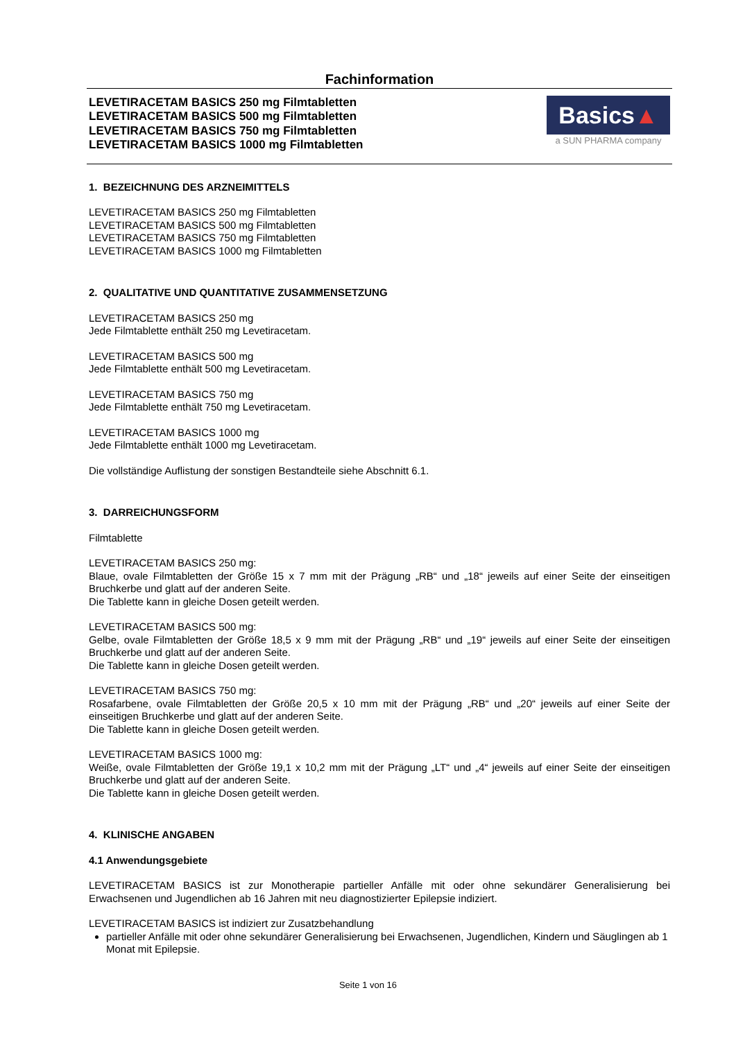Fachinformation
LEVETIRACETAM BASICS 250 mg Filmtabletten
LEVETIRACETAM BASICS 500 mg Filmtabletten
LEVETIRACETAM BASICS 750 mg Filmtabletten
LEVETIRACETAM BASICS 1000 mg Filmtabletten
Basics▲
a SUN PHARMA company
1. BEZEICHNUNG DES ARZNEIMITTELS
LEVETIRACETAM BASICS 250 mg Filmtabletten
LEVETIRACETAM BASICS 500 mg Filmtabletten
LEVETIRACETAM BASICS 750 mg Filmtabletten
LEVETIRACETAM BASICS 1000 mg Filmtabletten
2. QUALITATIVE UND QUANTITATIVE ZUSAMMENSETZUNG
LEVETIRACETAM BASICS 250 mg
Jede Filmtablette enthält 250 mg Levetiracetam.
LEVETIRACETAM BASICS 500 mg
Jede Filmtablette enthält 500 mg Levetiracetam.
LEVETIRACETAM BASICS 750 mg
Jede Filmtablette enthält 750 mg Levetiracetam.
LEVETIRACETAM BASICS 1000 mg
Jede Filmtablette enthält 1000 mg Levetiracetam.
Die vollständige Auflistung der sonstigen Bestandteile siehe Abschnitt 6.1.
3. DARREICHUNGSFORM
Filmtablette
LEVETIRACETAM BASICS 250 mg:
Blaue, ovale Filmtabletten der Größe 15 x 7 mm mit der Prägung „RB“ und „18“ jeweils auf einer Seite der einseitigen Bruchkerbe und glatt auf der anderen Seite.
Die Tablette kann in gleiche Dosen geteilt werden.
LEVETIRACETAM BASICS 500 mg:
Gelbe, ovale Filmtabletten der Größe 18,5 x 9 mm mit der Prägung „RB“ und „19“ jeweils auf einer Seite der einseitigen Bruchkerbe und glatt auf der anderen Seite.
Die Tablette kann in gleiche Dosen geteilt werden.
LEVETIRACETAM BASICS 750 mg:
Rosafarbene, ovale Filmtabletten der Größe 20,5 x 10 mm mit der Prägung „RB“ und „20“ jeweils auf einer Seite der einseitigen Bruchkerbe und glatt auf der anderen Seite.
Die Tablette kann in gleiche Dosen geteilt werden.
LEVETIRACETAM BASICS 1000 mg:
Weiße, ovale Filmtabletten der Größe 19,1 x 10,2 mm mit der Prägung „LT“ und „4“ jeweils auf einer Seite der einseitigen Bruchkerbe und glatt auf der anderen Seite.
Die Tablette kann in gleiche Dosen geteilt werden.
4. KLINISCHE ANGABEN
4.1 Anwendungsgebiete
LEVETIRACETAM BASICS ist zur Monotherapie partieller Anfälle mit oder ohne sekundärer Generalisierung bei Erwachsenen und Jugendlichen ab 16 Jahren mit neu diagnostizierter Epilepsie indiziert.
LEVETIRACETAM BASICS ist indiziert zur Zusatzbehandlung
partieller Anfälle mit oder ohne sekundärer Generalisierung bei Erwachsenen, Jugendlichen, Kindern und Säuglingen ab 1 Monat mit Epilepsie.
Seite 1 von 16